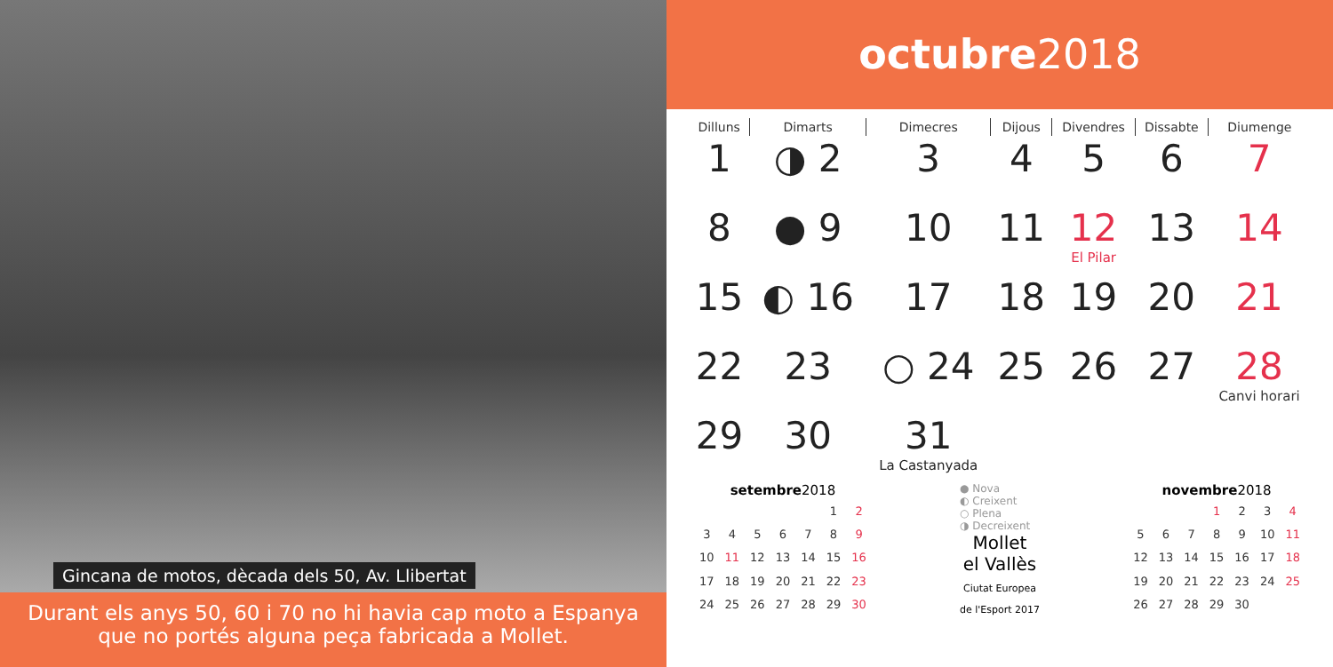Gincana de motos, dècada dels 50, Av. Llibertat
Durant els anys 50, 60 i 70 no hi havia cap moto a Espanya que no portés alguna peça fabricada a Mollet.
octubre 2018
| Dilluns | Dimarts | Dimecres | Dijous | Divendres | Dissabte | Diumenge |
| --- | --- | --- | --- | --- | --- | --- |
| 1 | ◑ 2 | 3 | 4 | 5 | 6 | 7 |
| 8 | ● 9 | 10 | 11 | 12 El Pilar | 13 | 14 |
| 15 | ◐ 16 | 17 | 18 | 19 | 20 | 21 |
| 22 | 23 | ○ 24 | 25 | 26 | 27 | 28 Canvi horari |
| 29 | 30 | 31 La Castanyada | | | | |
setembre 2018
| | | | | | 1 | 2 |
| 3 | 4 | 5 | 6 | 7 | 8 | 9 |
| 10 | 11 | 12 | 13 | 14 | 15 | 16 |
| 17 | 18 | 19 | 20 | 21 | 22 | 23 |
| 24 | 25 | 26 | 27 | 28 | 29 | 30 |
● Nova
◐ Creixent
○ Plena
◑ Decreixent
Mollet
el Vallès
Ciutat Europea
de l'Esport 2017
novembre 2018
| | | | 1 | 2 | 3 | 4 |
| 5 | 6 | 7 | 8 | 9 | 10 | 11 |
| 12 | 13 | 14 | 15 | 16 | 17 | 18 |
| 19 | 20 | 21 | 22 | 23 | 24 | 25 |
| 26 | 27 | 28 | 29 | 30 | | |